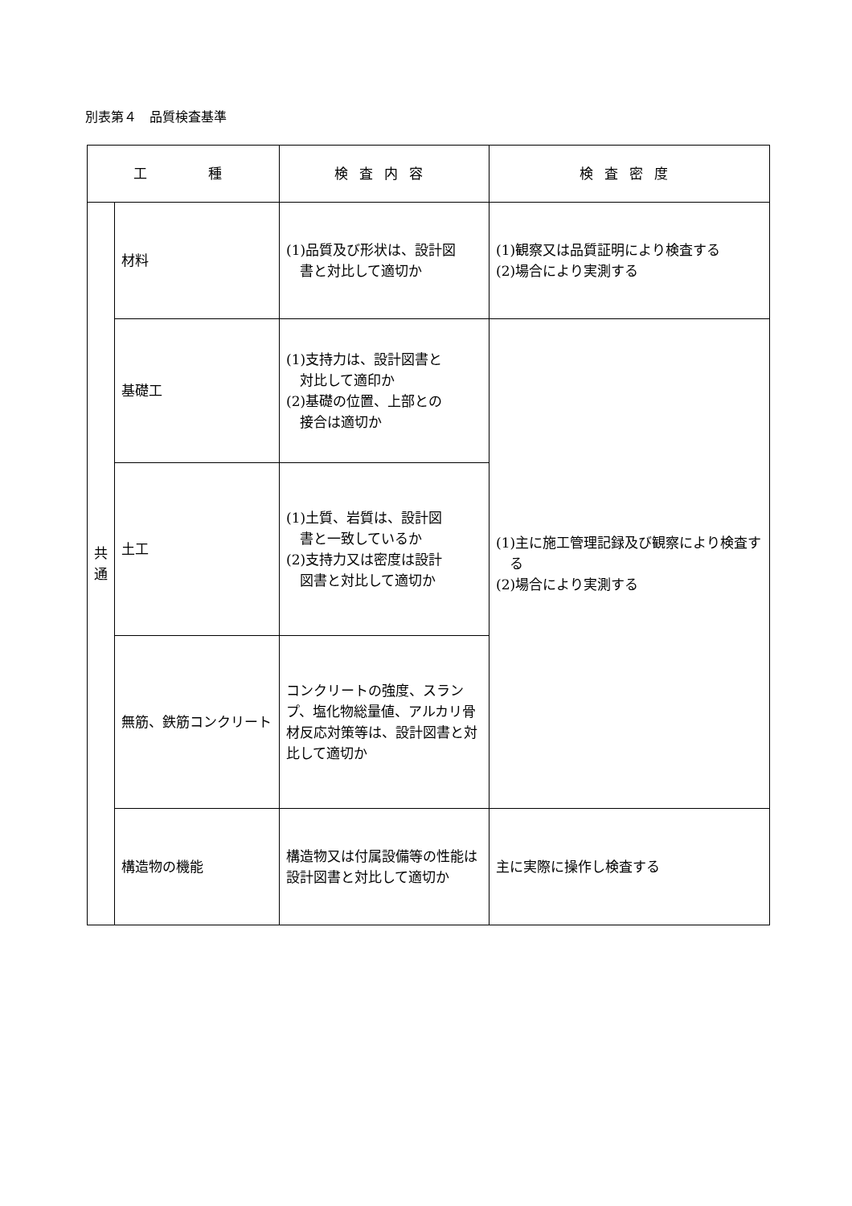別表第４　品質検査基準
| 工 種 | | 検査内容 | 検査密度 |
| --- | --- | --- | --- |
| 共 通 | 材料 | (1)品質及び形状は、設計図 書と対比して適切か | (1)観察又は品質証明により検査する (2)場合により実測する |
| | 基礎工 | (1)支持力は、設計図書と 対比して適印か (2)基礎の位置、上部との 接合は適切か | (1)主に施工管理記録及び観察により検査す る (2)場合により実測する |
| | 土工 | (1)土質、岩質は、設計図 書と一致しているか (2)支持力又は密度は設計 図書と対比して適切か | |
| | 無筋、鉄筋コンクリート | コンクリートの強度、スランプ、塩化物総量値、アルカリ骨材反応対策等は、設計図書と対比して適切か | |
| | 構造物の機能 | 構造物又は付属設備等の性能は設計図書と対比して適切か | 主に実際に操作し検査する |